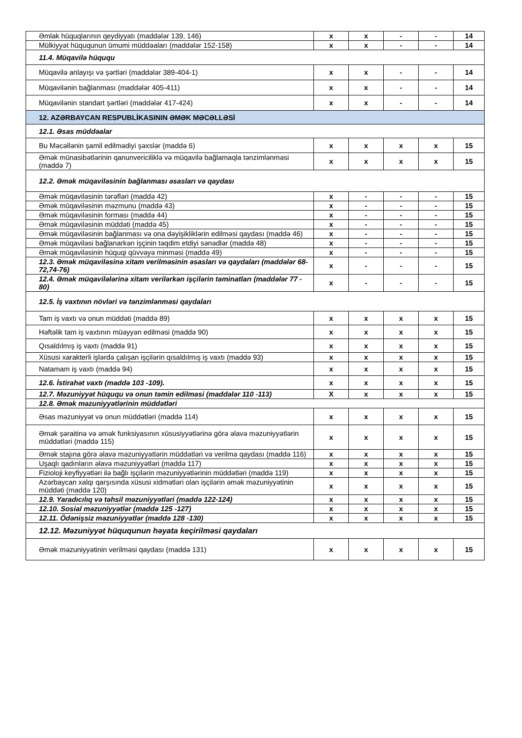| Əmlak hüquqlarının qeydiyyatı (maddələr 139, 146) | x | x | - | - | 14 |
| Mülkiyyət hüququnun ümumi müddəaları (maddələr 152-158) | x | x | - | - | 14 |
| 11.4. Müqavilə hüququ | | | | | |
| Müqavilə anlayışı və şərtləri (maddələr 389-404-1) | x | x | - | - | 14 |
| Müqavilənin bağlanması (maddələr 405-411) | x | x | - | - | 14 |
| Müqavilənin standart şərtləri (maddələr 417-424) | x | x | - | - | 14 |
| 12. AZƏRBAYCAN RESPUBLİKASININ ƏMƏK MƏCƏLLƏSİ | | | | | |
| 12.1. Əsas müddəalar | | | | | |
| Bu Məcəllənin şamil edilmədiyi şəxslər (maddə 6) | x | x | x | x | 15 |
| Əmək münasibətlərinin qanunvericiliklə və müqavilə bağlamaqla tənzimlənməsi (maddə 7) | x | x | x | x | 15 |
| 12.2. Əmək müqaviləsinin bağlanması əsasları və qaydası | | | | | |
| Əmək müqaviləsinin tərəfləri (maddə 42) | x | - | - | - | 15 |
| Əmək müqaviləsinin məzmunu (maddə 43) | x | - | - | - | 15 |
| Əmək müqaviləsinin forması (maddə 44) | x | - | - | - | 15 |
| Əmək müqaviləsinin müddəti (maddə 45) | x | - | - | - | 15 |
| Əmək müqaviləsinin bağlanması və ona dəyişikliklərin edilməsi qaydası (maddə 46) | x | - | - | - | 15 |
| Əmək müqaviləsi bağlanarkən işçinin təqdim etdiyi sənədlər (maddə 48) | x | - | - | - | 15 |
| Əmək müqaviləsinin hüquqi qüvvəyə minməsi (maddə 49) | x | - | - | - | 15 |
| 12.3. Əmək müqaviləsinə xitam verilməsinin əsasları və qaydaları (maddələr 68-72,74-76) | x | - | - | - | 15 |
| 12.4. Əmək müqavilələrinə xitam verilərkən işçilərin təminatları (maddələr 77 - 80) | x | - | - | - | 15 |
| 12.5. İş vaxtının növləri və tənzimlənməsi qaydaları | | | | | |
| Tam iş vaxtı və onun müddəti (maddə 89) | x | x | x | x | 15 |
| Həftəlik tam iş vaxtının müəyyən edilməsi (maddə 90) | x | x | x | x | 15 |
| Qısaldılmış iş vaxtı (maddə 91) | x | x | x | x | 15 |
| Xüsusi xarakterli işlərdə çalışan işçilərin qısaldılmış iş vaxtı (maddə 93) | x | x | x | x | 15 |
| Natamam iş vaxtı (maddə 94) | x | x | x | x | 15 |
| 12.6. İstirahət vaxtı (maddə 103 -109). | x | x | x | x | 15 |
| 12.7. Məzuniyyət hüququ və onun təmin edilməsi (maddələr 110 -113) | X | x | x | x | 15 |
| 12.8. Əmək məzuniyyətlərinin müddətləri | | | | | |
| Əsas məzuniyyət və onun müddətləri (maddə 114) | x | x | x | x | 15 |
| Əmək şəraitinə və əmək funksiyasının xüsusiyyətlərinə görə əlavə məzuniyyətlərin müddətləri (maddə 115) | x | x | x | x | 15 |
| Əmək stajına görə əlavə məzuniyyətlərin müddətləri və verilmə qaydası (maddə 116) | x | x | x | x | 15 |
| Uşaqlı qadınların əlavə məzuniyyətləri (maddə 117) | x | x | x | x | 15 |
| Fizioloji keyfiyyətləri ilə bağlı işçilərin məzuniyyətlərinin müddətləri (maddə 119) | x | x | x | x | 15 |
| Azərbaycan xalqı qarşısında xüsusi xidmətləri olan işçilərin əmək məzuniyyətinin müddəti (maddə 120) | x | x | x | x | 15 |
| 12.9. Yaradıcılıq və təhsil məzuniyyətləri (maddə 122-124) | x | x | x | x | 15 |
| 12.10. Sosial məzuniyyətlər (maddə 125 -127) | x | x | x | x | 15 |
| 12.11. Ödənişsiz məzuniyyətlər (maddə 128 -130) | x | x | x | x | 15 |
| 12.12. Məzuniyyət hüququnun həyata keçirilməsi qaydaları | | | | | |
| Əmək məzuniyyətinin verilməsi qaydası (maddə 131) | x | x | x | x | 15 |